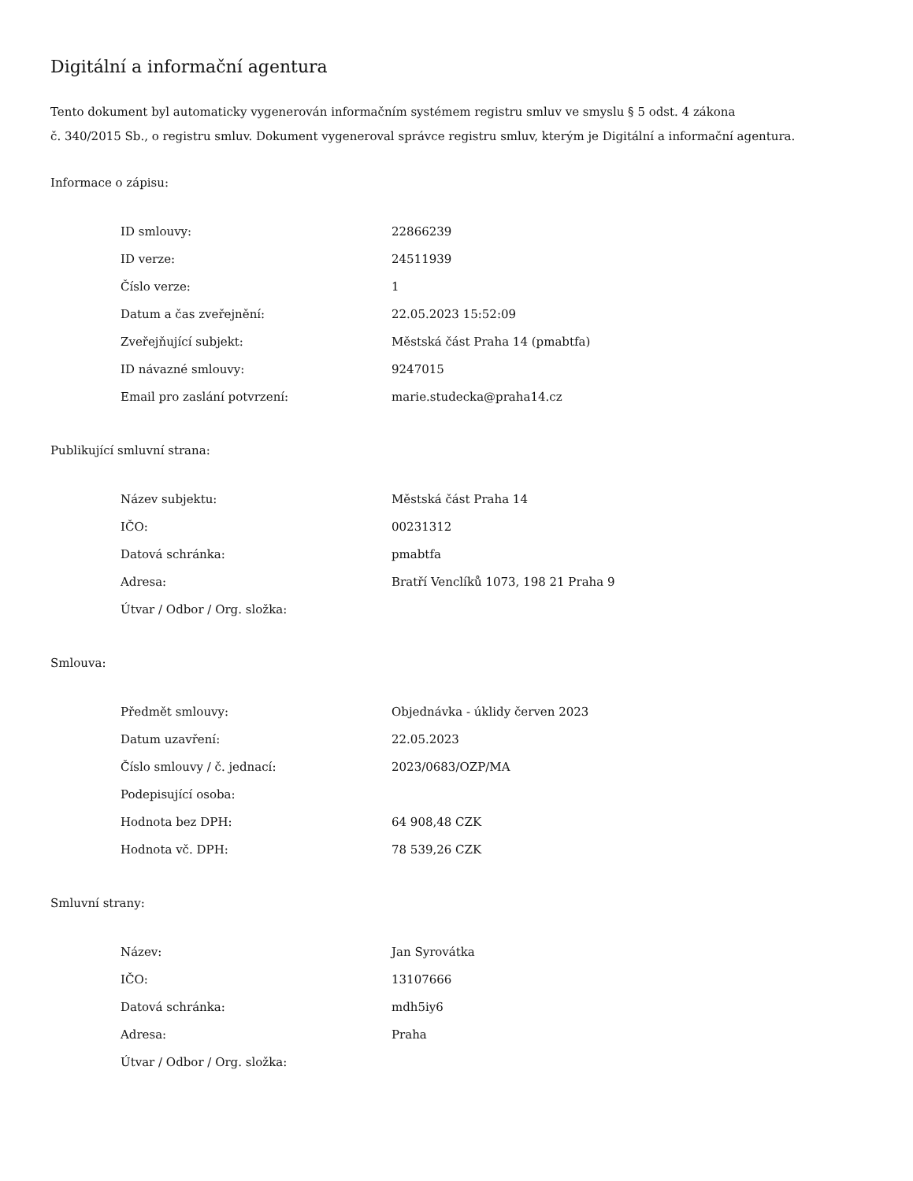Digitální a informační agentura
Tento dokument byl automaticky vygenerován informačním systémem registru smluv ve smyslu § 5 odst. 4 zákona
č. 340/2015 Sb., o registru smluv. Dokument vygeneroval správce registru smluv, kterým je Digitální a informační agentura.
Informace o zápisu:
| ID smlouvy: | 22866239 |
| ID verze: | 24511939 |
| Číslo verze: | 1 |
| Datum a čas zveřejnění: | 22.05.2023 15:52:09 |
| Zveřejňující subjekt: | Městská část Praha 14 (pmabtfa) |
| ID návazné smlouvy: | 9247015 |
| Email pro zaslání potvrzení: | marie.studecka@praha14.cz |
Publikující smluvní strana:
| Název subjektu: | Městská část Praha 14 |
| IČO: | 00231312 |
| Datová schránka: | pmabtfa |
| Adresa: | Bratří Venclíků 1073, 198 21 Praha 9 |
| Útvar / Odbor / Org. složka: | |
Smlouva:
| Předmět smlouvy: | Objednávka - úklidy červen 2023 |
| Datum uzavření: | 22.05.2023 |
| Číslo smlouvy / č. jednací: | 2023/0683/OZP/MA |
| Podepisující osoba: | |
| Hodnota bez DPH: | 64 908,48 CZK |
| Hodnota vč. DPH: | 78 539,26 CZK |
Smluvní strany:
| Název: | Jan Syrovátka |
| IČO: | 13107666 |
| Datová schránka: | mdh5iy6 |
| Adresa: | Praha |
| Útvar / Odbor / Org. složka: | |